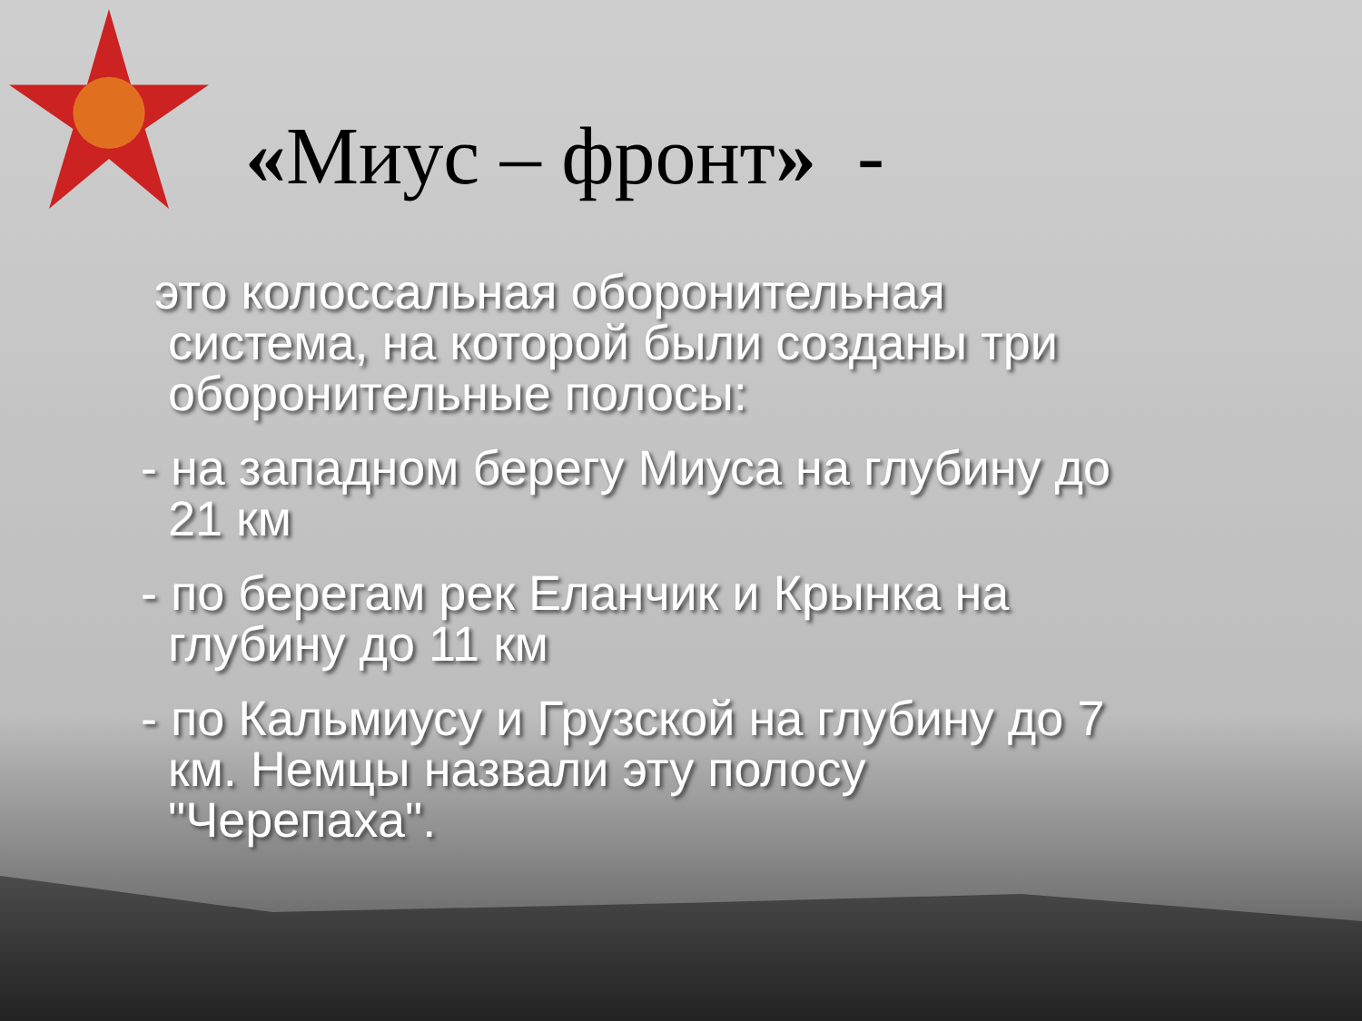«Миус – фронт» -
это колоссальная оборонительная
система, на которой были созданы три
оборонительные полосы:
- на западном берегу Миуса на глубину до
21 км
- по берегам рек Еланчик и Крынка на
глубину до 11 км
- по Кальмиусу и Грузской на глубину до 7
км. Немцы назвали эту полосу
"Черепаха".